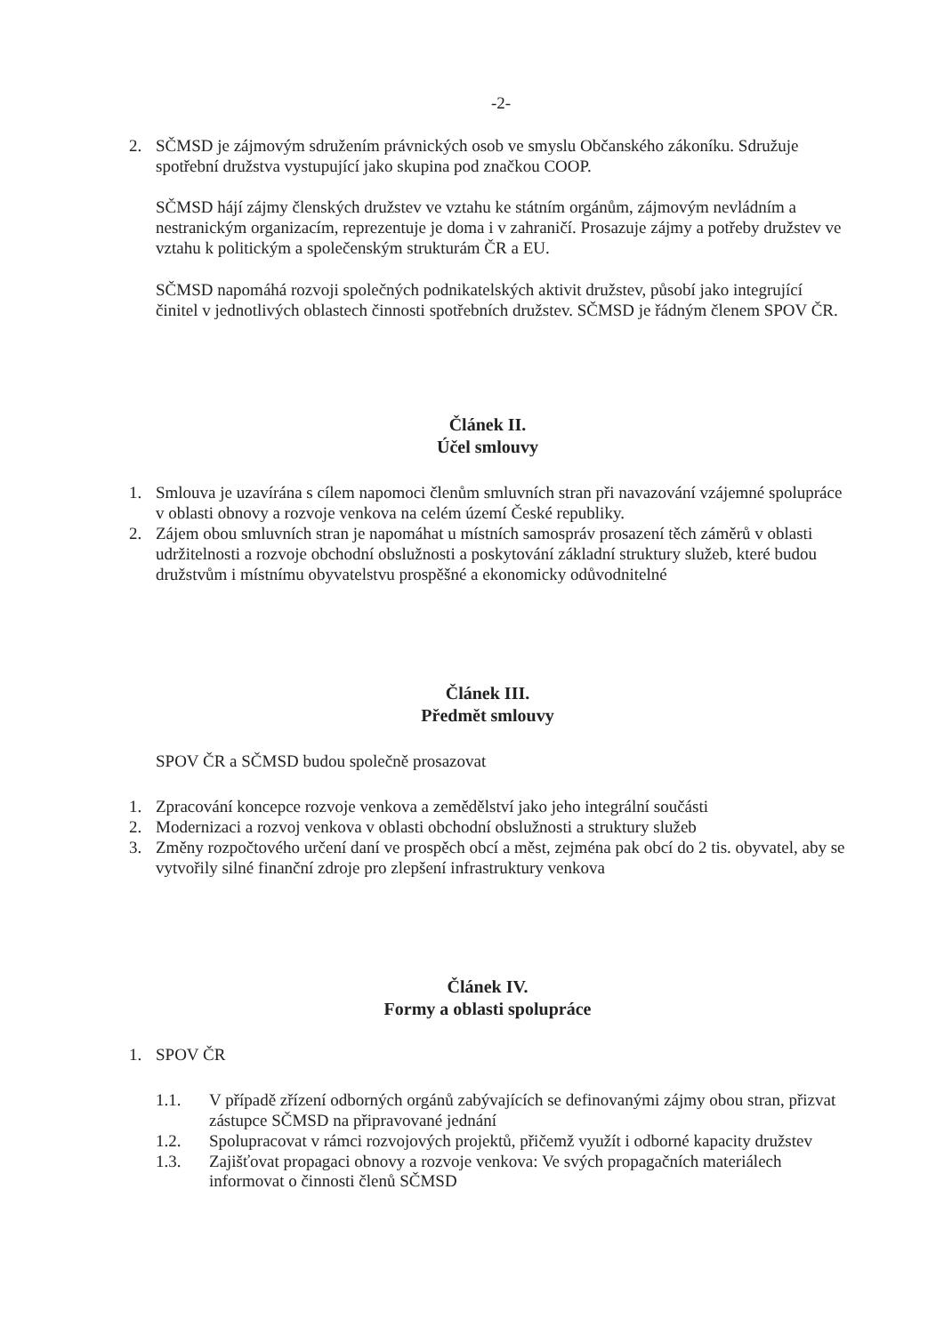-2-
2. SČMSD je zájmovým sdružením právnických osob ve smyslu Občanského zákoníku. Sdružuje spotřební družstva vystupující jako skupina pod značkou COOP.
SČMSD hájí zájmy členských družstev ve vztahu ke státním orgánům, zájmovým nevládním a nestranickým organizacím, reprezentuje je doma i v zahraničí. Prosazuje zájmy a potřeby družstev ve vztahu k politickým a společenským strukturám ČR a EU.
SČMSD napomáhá rozvoji společných podnikatelských aktivit družstev, působí jako integrující činitel v jednotlivých oblastech činnosti spotřebních družstev. SČMSD je řádným členem SPOV ČR.
Článek II.
Účel smlouvy
1. Smlouva je uzavírána s cílem napomoci členům smluvních stran při navazování vzájemné spolupráce v oblasti obnovy a rozvoje venkova na celém území České republiky.
2. Zájem obou smluvních stran je napomáhat u místních samospráv prosazení těch záměrů v oblasti udržitelnosti a rozvoje obchodní obslužnosti a poskytování základní struktury služeb, které budou družstvům i místnímu obyvatelstvu prospěšné a ekonomicky odůvodnitelné
Článek III.
Předmět smlouvy
SPOV ČR a SČMSD budou společně prosazovat
1. Zpracování koncepce rozvoje venkova a zemědělství jako jeho integrální součásti
2. Modernizaci a rozvoj venkova v oblasti obchodní obslužnosti a struktury služeb
3. Změny rozpočtového určení daní ve prospěch obcí a měst, zejména pak obcí do 2 tis. obyvatel, aby se vytvořily silné finanční zdroje pro zlepšení infrastruktury venkova
Článek IV.
Formy a oblasti spolupráce
1. SPOV ČR
1.1. V případě zřízení odborných orgánů zabývajících se definovanými zájmy obou stran, přizvat zástupce SČMSD na připravované jednání
1.2. Spolupracovat v rámci rozvojových projektů, přičemž využít i odborné kapacity družstev
1.3. Zajišťovat propagaci obnovy a rozvoje venkova: Ve svých propagačních materiálech informovat o činnosti členů SČMSD